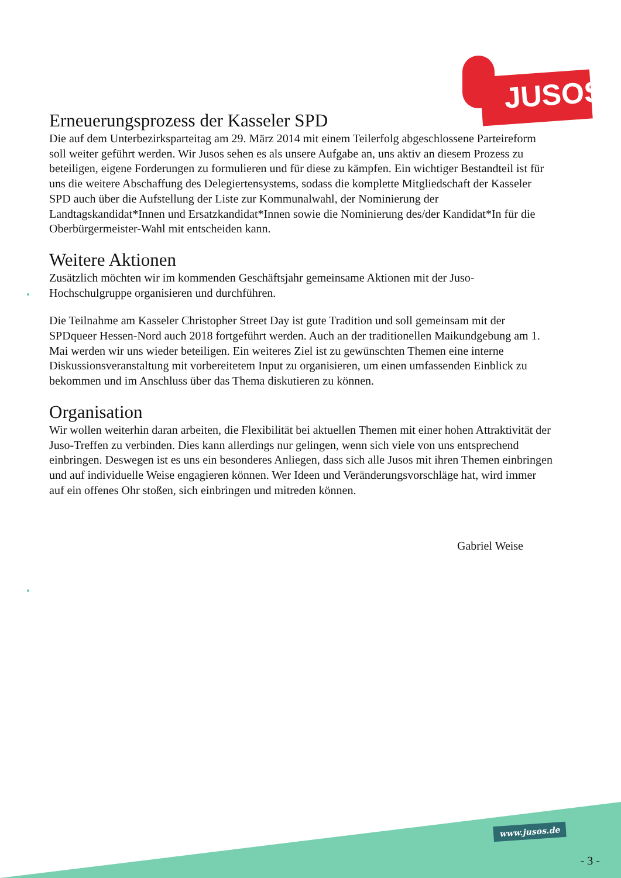JUSOS
Erneuerungsprozess der Kasseler SPD
Die auf dem Unterbezirksparteitag am 29. März 2014 mit einem Teilerfolg abgeschlossene Parteireform soll weiter geführt werden. Wir Jusos sehen es als unsere Aufgabe an, uns aktiv an diesem Prozess zu beteiligen, eigene Forderungen zu formulieren und für diese zu kämpfen. Ein wichtiger Bestandteil ist für uns die weitere Abschaffung des Delegiertensystems, sodass die komplette Mitgliedschaft der Kasseler SPD auch über die Aufstellung der Liste zur Kommunalwahl, der Nominierung der Landtagskandidat*Innen und Ersatzkandidat*Innen sowie die Nominierung des/der Kandidat*In für die Oberbürgermeister-Wahl mit entscheiden kann.
Weitere Aktionen
Zusätzlich möchten wir im kommenden Geschäftsjahr gemeinsame Aktionen mit der Juso-Hochschulgruppe organisieren und durchführen.
Die Teilnahme am Kasseler Christopher Street Day ist gute Tradition und soll gemeinsam mit der SPDqueer Hessen-Nord auch 2018 fortgeführt werden. Auch an der traditionellen Maikundgebung am 1. Mai werden wir uns wieder beteiligen. Ein weiteres Ziel ist zu gewünschten Themen eine interne Diskussionsveranstaltung mit vorbereitetem Input zu organisieren, um einen umfassenden Einblick zu bekommen und im Anschluss über das Thema diskutieren zu können.
Organisation
Wir wollen weiterhin daran arbeiten, die Flexibilität bei aktuellen Themen mit einer hohen Attraktivität der Juso-Treffen zu verbinden. Dies kann allerdings nur gelingen, wenn sich viele von uns entsprechend einbringen. Deswegen ist es uns ein besonderes Anliegen, dass sich alle Jusos mit ihren Themen einbringen und auf individuelle Weise engagieren können. Wer Ideen und Veränderungsvorschläge hat, wird immer auf ein offenes Ohr stoßen, sich einbringen und mitreden können.
Gabriel Weise
www.jusos.de
- 3 -